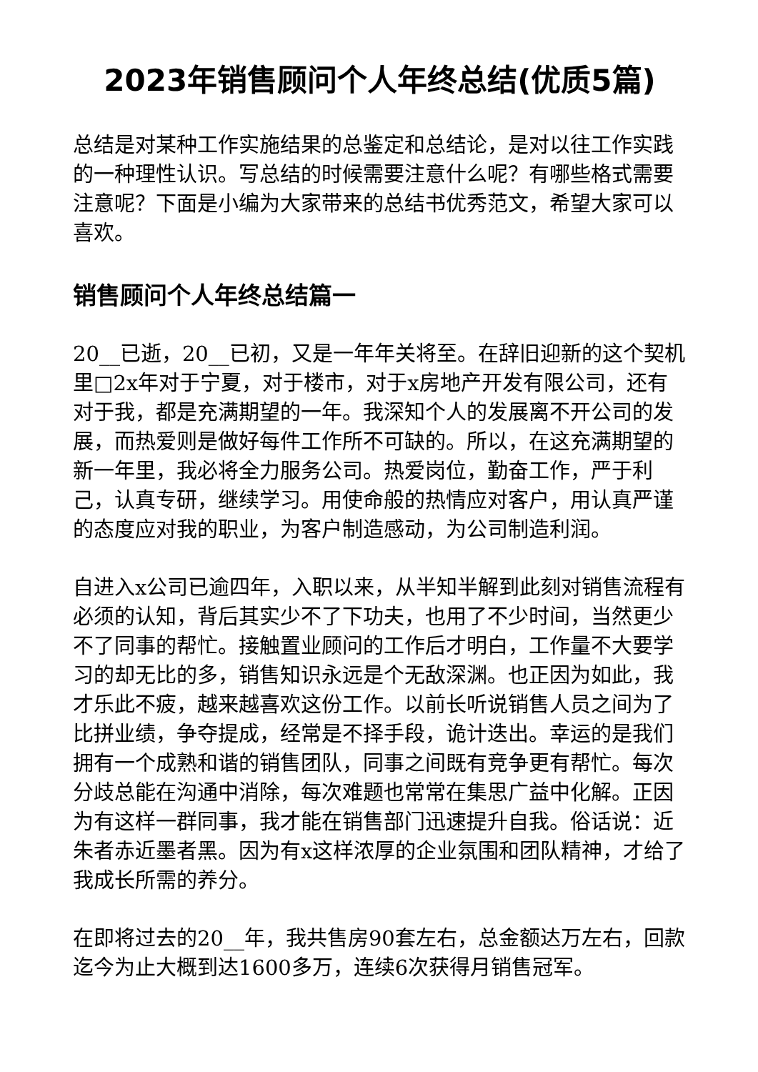2023年销售顾问个人年终总结(优质5篇)
总结是对某种工作实施结果的总鉴定和总结论，是对以往工作实践的一种理性认识。写总结的时候需要注意什么呢？有哪些格式需要注意呢？下面是小编为大家带来的总结书优秀范文，希望大家可以喜欢。
销售顾问个人年终总结篇一
20__已逝，20__已初，又是一年年关将至。在辞旧迎新的这个契机里□2x年对于宁夏，对于楼市，对于x房地产开发有限公司，还有对于我，都是充满期望的一年。我深知个人的发展离不开公司的发展，而热爱则是做好每件工作所不可缺的。所以，在这充满期望的新一年里，我必将全力服务公司。热爱岗位，勤奋工作，严于利己，认真专研，继续学习。用使命般的热情应对客户，用认真严谨的态度应对我的职业，为客户制造感动，为公司制造利润。
自进入x公司已逾四年，入职以来，从半知半解到此刻对销售流程有必须的认知，背后其实少不了下功夫，也用了不少时间，当然更少不了同事的帮忙。接触置业顾问的工作后才明白，工作量不大要学习的却无比的多，销售知识永远是个无敌深渊。也正因为如此，我才乐此不疲，越来越喜欢这份工作。以前长听说销售人员之间为了比拼业绩，争夺提成，经常是不择手段，诡计迭出。幸运的是我们拥有一个成熟和谐的销售团队，同事之间既有竞争更有帮忙。每次分歧总能在沟通中消除，每次难题也常常在集思广益中化解。正因为有这样一群同事，我才能在销售部门迅速提升自我。俗话说：近朱者赤近墨者黑。因为有x这样浓厚的企业氛围和团队精神，才给了我成长所需的养分。
在即将过去的20__年，我共售房90套左右，总金额达万左右，回款迄今为止大概到达1600多万，连续6次获得月销售冠军。